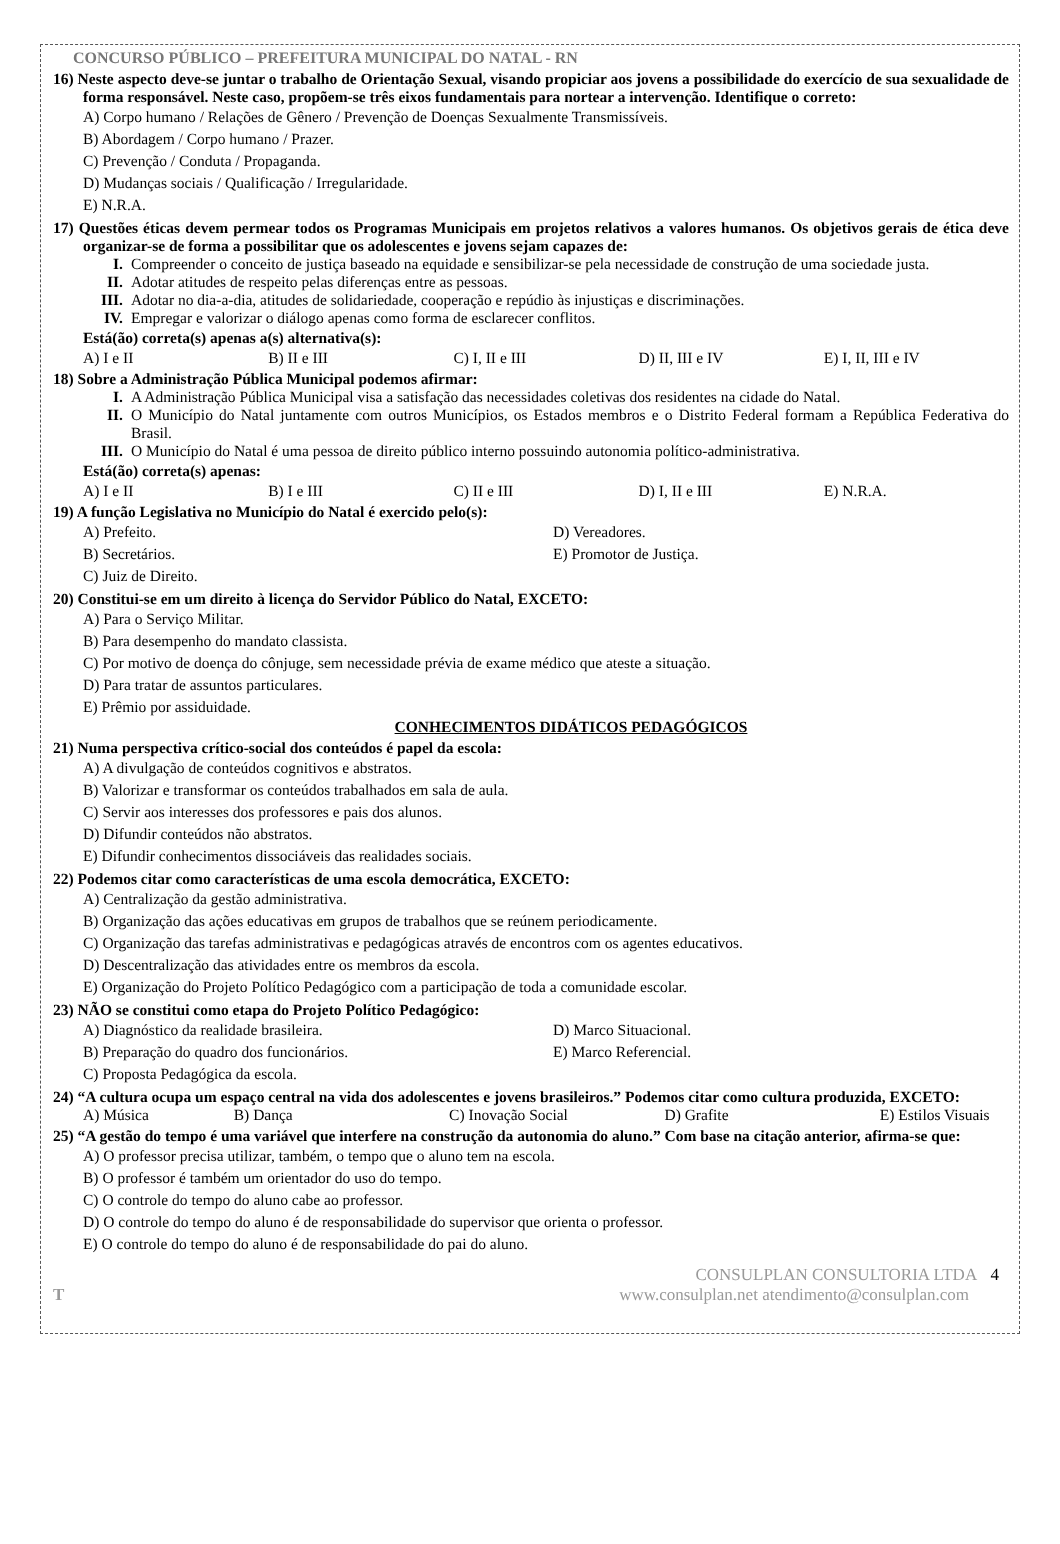CONCURSO PÚBLICO – PREFEITURA MUNICIPAL DO NATAL - RN
16) Neste aspecto deve-se juntar o trabalho de Orientação Sexual, visando propiciar aos jovens a possibilidade do exercício de sua sexualidade de forma responsável. Neste caso, propõem-se três eixos fundamentais para nortear a intervenção. Identifique o correto:
A) Corpo humano / Relações de Gênero / Prevenção de Doenças Sexualmente Transmissíveis.
B) Abordagem / Corpo humano / Prazer.
C) Prevenção / Conduta / Propaganda.
D) Mudanças sociais / Qualificação / Irregularidade.
E) N.R.A.
17) Questões éticas devem permear todos os Programas Municipais em projetos relativos a valores humanos. Os objetivos gerais de ética deve organizar-se de forma a possibilitar que os adolescentes e jovens sejam capazes de:
I. Compreender o conceito de justiça baseado na equidade e sensibilizar-se pela necessidade de construção de uma sociedade justa.
II. Adotar atitudes de respeito pelas diferenças entre as pessoas.
III. Adotar no dia-a-dia, atitudes de solidariedade, cooperação e repúdio às injustiças e discriminações.
IV. Empregar e valorizar o diálogo apenas como forma de esclarecer conflitos.
Está(ão) correta(s) apenas a(s) alternativa(s):
A) I e II B) II e III C) I, II e III D) II, III e IV E) I, II, III e IV
18) Sobre a Administração Pública Municipal podemos afirmar:
I. A Administração Pública Municipal visa a satisfação das necessidades coletivas dos residentes na cidade do Natal.
II. O Município do Natal juntamente com outros Municípios, os Estados membros e o Distrito Federal formam a República Federativa do Brasil.
III. O Município do Natal é uma pessoa de direito público interno possuindo autonomia político-administrativa.
Está(ão) correta(s) apenas:
A) I e II B) I e III C) II e III D) I, II e III E) N.R.A.
19) A função Legislativa no Município do Natal é exercido pelo(s):
A) Prefeito. D) Vereadores. B) Secretários. E) Promotor de Justiça. C) Juiz de Direito.
20) Constitui-se em um direito à licença do Servidor Público do Natal, EXCETO:
A) Para o Serviço Militar.
B) Para desempenho do mandato classista.
C) Por motivo de doença do cônjuge, sem necessidade prévia de exame médico que ateste a situação.
D) Para tratar de assuntos particulares.
E) Prêmio por assiduidade.
CONHECIMENTOS DIDÁTICOS PEDAGÓGICOS
21) Numa perspectiva crítico-social dos conteúdos é papel da escola:
A) A divulgação de conteúdos cognitivos e abstratos.
B) Valorizar e transformar os conteúdos trabalhados em sala de aula.
C) Servir aos interesses dos professores e pais dos alunos.
D) Difundir conteúdos não abstratos.
E) Difundir conhecimentos dissociáveis das realidades sociais.
22) Podemos citar como características de uma escola democrática, EXCETO:
A) Centralização da gestão administrativa.
B) Organização das ações educativas em grupos de trabalhos que se reúnem periodicamente.
C) Organização das tarefas administrativas e pedagógicas através de encontros com os agentes educativos.
D) Descentralização das atividades entre os membros da escola.
E) Organização do Projeto Político Pedagógico com a participação de toda a comunidade escolar.
23) NÃO se constitui como etapa do Projeto Político Pedagógico:
A) Diagnóstico da realidade brasileira. D) Marco Situacional. B) Preparação do quadro dos funcionários. E) Marco Referencial. C) Proposta Pedagógica da escola.
24) “A cultura ocupa um espaço central na vida dos adolescentes e jovens brasileiros.” Podemos citar como cultura produzida, EXCETO:
A) Música B) Dança C) Inovação Social D) Grafite E) Estilos Visuais
25) “A gestão do tempo é uma variável que interfere na construção da autonomia do aluno.” Com base na citação anterior, afirma-se que:
A) O professor precisa utilizar, também, o tempo que o aluno tem na escola.
B) O professor é também um orientador do uso do tempo.
C) O controle do tempo do aluno cabe ao professor.
D) O controle do tempo do aluno é de responsabilidade do supervisor que orienta o professor.
E) O controle do tempo do aluno é de responsabilidade do pai do aluno.
CONSULPLAN CONSULTORIA LTDA 4
Twww.consulplan.net atendimento@consulplan.com